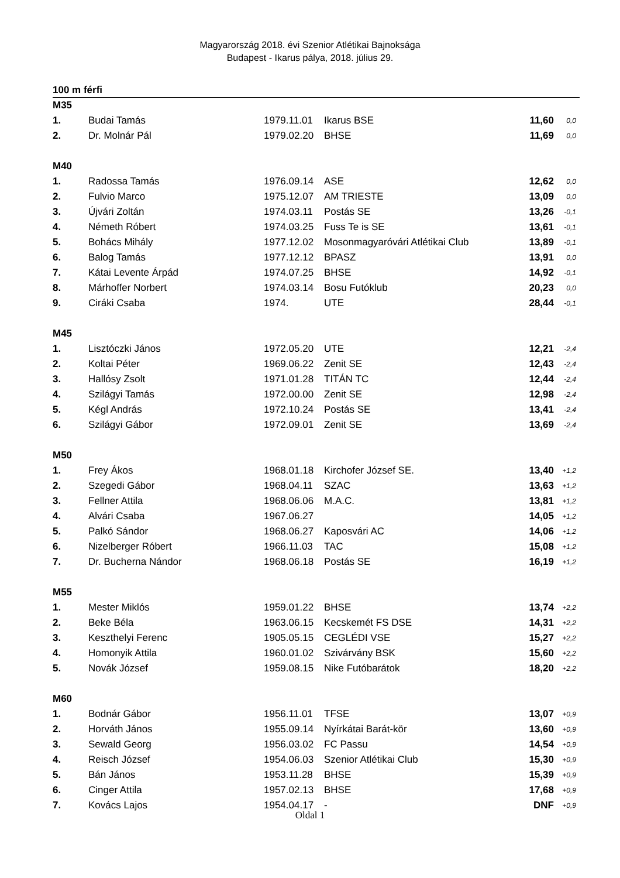Magyarország 2018. évi Szenior Atlétikai Bajnoksága
Budapest - Ikarus pálya, 2018. július 29.
100 m férfi
| M35 | | | | | |
| 1. | Budai Tamás | 1979.11.01 | Ikarus BSE | 11,60 | 0,0 |
| 2. | Dr. Molnár Pál | 1979.02.20 | BHSE | 11,69 | 0,0 |
| M40 | | | | | |
| 1. | Radossa Tamás | 1976.09.14 | ASE | 12,62 | 0,0 |
| 2. | Fulvio Marco | 1975.12.07 | AM TRIESTE | 13,09 | 0,0 |
| 3. | Újvári Zoltán | 1974.03.11 | Postás SE | 13,26 | -0,1 |
| 4. | Németh Róbert | 1974.03.25 | Fuss Te is SE | 13,61 | -0,1 |
| 5. | Bohács Mihály | 1977.12.02 | Mosonmagyaróvári Atlétikai Club | 13,89 | -0,1 |
| 6. | Balog Tamás | 1977.12.12 | BPASZ | 13,91 | 0,0 |
| 7. | Kátai Levente Árpád | 1974.07.25 | BHSE | 14,92 | -0,1 |
| 8. | Márhoffer Norbert | 1974.03.14 | Bosu Futóklub | 20,23 | 0,0 |
| 9. | Ciráki Csaba | 1974. | UTE | 28,44 | -0,1 |
| M45 | | | | | |
| 1. | Lisztóczki János | 1972.05.20 | UTE | 12,21 | -2,4 |
| 2. | Koltai Péter | 1969.06.22 | Zenit SE | 12,43 | -2,4 |
| 3. | Hallósy Zsolt | 1971.01.28 | TITÁN TC | 12,44 | -2,4 |
| 4. | Szilágyi Tamás | 1972.00.00 | Zenit SE | 12,98 | -2,4 |
| 5. | Kégl András | 1972.10.24 | Postás SE | 13,41 | -2,4 |
| 6. | Szilágyi Gábor | 1972.09.01 | Zenit SE | 13,69 | -2,4 |
| M50 | | | | | |
| 1. | Frey Ákos | 1968.01.18 | Kirchofer József SE. | 13,40 | +1,2 |
| 2. | Szegedi Gábor | 1968.04.11 | SZAC | 13,63 | +1,2 |
| 3. | Fellner Attila | 1968.06.06 | M.A.C. | 13,81 | +1,2 |
| 4. | Alvári Csaba | 1967.06.27 | | 14,05 | +1,2 |
| 5. | Palkó Sándor | 1968.06.27 | Kaposvári AC | 14,06 | +1,2 |
| 6. | Nizelberger Róbert | 1966.11.03 | TAC | 15,08 | +1,2 |
| 7. | Dr. Bucherna Nándor | 1968.06.18 | Postás SE | 16,19 | +1,2 |
| M55 | | | | | |
| 1. | Mester Miklós | 1959.01.22 | BHSE | 13,74 | +2,2 |
| 2. | Beke Béla | 1963.06.15 | Kecskemét FS DSE | 14,31 | +2,2 |
| 3. | Keszthelyi Ferenc | 1905.05.15 | CEGLÉDI VSE | 15,27 | +2,2 |
| 4. | Homonyik Attila | 1960.01.02 | Szivárvány BSK | 15,60 | +2,2 |
| 5. | Novák József | 1959.08.15 | Nike Futóbarátok | 18,20 | +2,2 |
| M60 | | | | | |
| 1. | Bodnár Gábor | 1956.11.01 | TFSE | 13,07 | +0,9 |
| 2. | Horváth János | 1955.09.14 | Nyírkátai Barát-kör | 13,60 | +0,9 |
| 3. | Sewald Georg | 1956.03.02 | FC Passu | 14,54 | +0,9 |
| 4. | Reisch József | 1954.06.03 | Szenior Atlétikai Club | 15,30 | +0,9 |
| 5. | Bán János | 1953.11.28 | BHSE | 15,39 | +0,9 |
| 6. | Cinger Attila | 1957.02.13 | BHSE | 17,68 | +0,9 |
| 7. | Kovács Lajos | 1954.04.17 | - | DNF | +0,9 |
Oldal 1